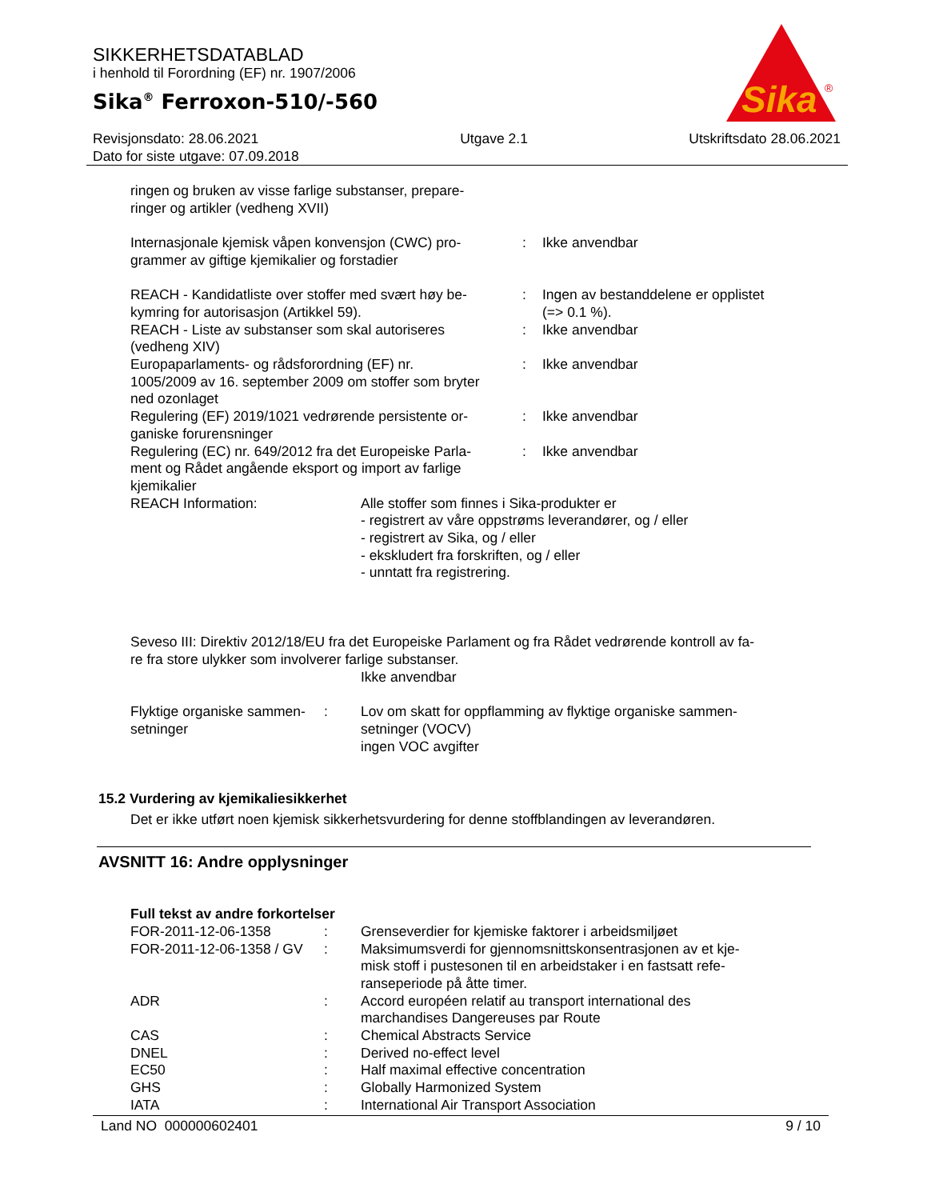SIKKERHETSDATABLAD
i henhold til Forordning (EF) nr. 1907/2006
Sika<sup>®</sup> Ferroxon-510/-560
Sika
®
Revisjonsdato: 28.06.2021
Dato for siste utgave: 07.09.2018
Utgave 2.1 Utskriftsdato 28.06.2021
ringen og bruken av visse farlige substanser, prepare-
ringer og artikler (vedheng XVII)
| Internasjonale kjemisk våpen konvensjon (CWC) pro- grammer av giftige kjemikalier og forstadier | : | Ikke anvendbar |
| REACH - Kandidatliste over stoffer med svært høy be- kymring for autorisasjon (Artikkel 59). | : | Ingen av bestanddelene er opplistet (=> 0.1 %). |
| REACH - Liste av substanser som skal autoriseres (vedheng XIV) | : | Ikke anvendbar |
| Europaparlaments- og rådsforordning (EF) nr. 1005/2009 av 16. september 2009 om stoffer som bryter ned ozonlaget | : | Ikke anvendbar |
| Regulering (EF) 2019/1021 vedrørende persistente or- ganiske forurensninger | : | Ikke anvendbar |
| Regulering (EC) nr. 649/2012 fra det Europeiske Parla- ment og Rådet angående eksport og import av farlige kjemikalier | : | Ikke anvendbar |
| REACH Information: | Alle stoffer som finnes i Sika-produkter er - registrert av våre oppstrøms leverandører, og / eller - registrert av Sika, og / eller - ekskludert fra forskriften, og / eller - unntatt fra registrering. |
Seveso III: Direktiv 2012/18/EU fra det Europeiske Parlament og fra Rådet vedrørende kontroll av fa-
re fra store ulykker som involverer farlige substanser.
Ikke anvendbar
| Flyktige organiske sammen- setninger | : | Lov om skatt for oppflamming av flyktige organiske sammen- setninger (VOCV) ingen VOC avgifter |
15.2 Vurdering av kjemikaliesikkerhet
Det er ikke utført noen kjemisk sikkerhetsvurdering for denne stoffblandingen av leverandøren.
AVSNITT 16: Andre opplysninger
Full tekst av andre forkortelser
| FOR-2011-12-06-1358 | : | Grenseverdier for kjemiske faktorer i arbeidsmiljøet |
| FOR-2011-12-06-1358 / GV | : | Maksimumsverdi for gjennomsnittskonsentrasjonen av et kje- misk stoff i pustesonen til en arbeidstaker i en fastsatt refe- ranseperiode på åtte timer. |
| ADR | : | Accord européen relatif au transport international des marchandises Dangereuses par Route |
| CAS | : | Chemical Abstracts Service |
| DNEL | : | Derived no-effect level |
| EC50 | : | Half maximal effective concentration |
| GHS | : | Globally Harmonized System |
| IATA | : | International Air Transport Association |
Land NO 000000602401 9 / 10